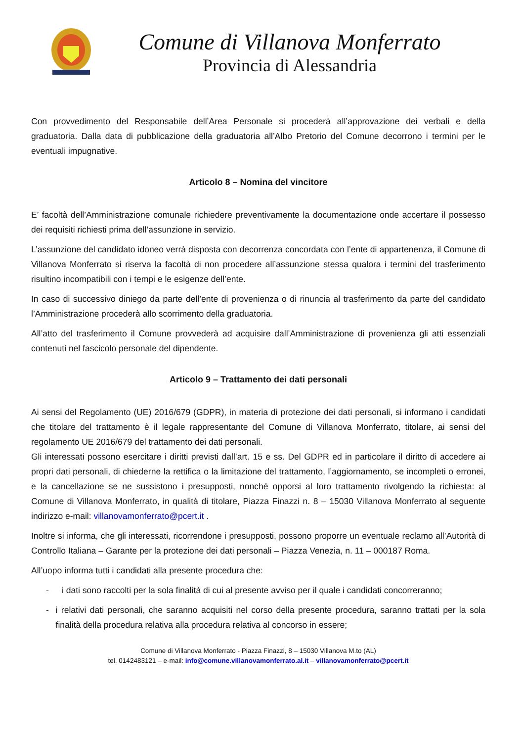Comune di Villanova Monferrato
Provincia di Alessandria
Con provvedimento del Responsabile dell’Area Personale si procederà all’approvazione dei verbali e della graduatoria. Dalla data di pubblicazione della graduatoria all’Albo Pretorio del Comune decorrono i termini per le eventuali impugnative.
Articolo 8 – Nomina del vincitore
E’ facoltà dell’Amministrazione comunale richiedere preventivamente la documentazione onde accertare il possesso dei requisiti richiesti prima dell’assunzione in servizio.
L’assunzione del candidato idoneo verrà disposta con decorrenza concordata con l’ente di appartenenza, il Comune di Villanova Monferrato si riserva la facoltà di non procedere all’assunzione stessa qualora i termini del trasferimento risultino incompatibili con i tempi e le esigenze dell’ente.
In caso di successivo diniego da parte dell’ente di provenienza o di rinuncia al trasferimento da parte del candidato l’Amministrazione procederà allo scorrimento della graduatoria.
All’atto del trasferimento il Comune provvederà ad acquisire dall’Amministrazione di provenienza gli atti essenziali contenuti nel fascicolo personale del dipendente.
Articolo 9 – Trattamento dei dati personali
Ai sensi del Regolamento (UE) 2016/679 (GDPR), in materia di protezione dei dati personali, si informano i candidati che titolare del trattamento è il legale rappresentante del Comune di Villanova Monferrato, titolare, ai sensi del regolamento UE 2016/679 del trattamento dei dati personali.
Gli interessati possono esercitare i diritti previsti dall’art. 15 e ss. Del GDPR ed in particolare il diritto di accedere ai propri dati personali, di chiederne la rettifica o la limitazione del trattamento, l’aggiornamento, se incompleti o erronei, e la cancellazione se ne sussistono i presupposti, nonché opporsi al loro trattamento rivolgendo la richiesta: al Comune di Villanova Monferrato, in qualità di titolare, Piazza Finazzi n. 8 – 15030 Villanova Monferrato al seguente indirizzo e-mail: villanovamonferrato@pcert.it .
Inoltre si informa, che gli interessati, ricorrendone i presupposti, possono proporre un eventuale reclamo all’Autorità di Controllo Italiana – Garante per la protezione dei dati personali – Piazza Venezia, n. 11 – 000187 Roma.
All’uopo informa tutti i candidati alla presente procedura che:
- i dati sono raccolti per la sola finalità di cui al presente avviso per il quale i candidati concorreranno;
- i relativi dati personali, che saranno acquisiti nel corso della presente procedura, saranno trattati per la sola finalità della procedura relativa alla procedura relativa al concorso in essere;
Comune di Villanova Monferrato - Piazza Finazzi, 8 – 15030 Villanova M.to (AL)
tel. 0142483121 – e-mail: info@comune.villanovamonferrato.al.it – villanovamonferrato@pcert.it